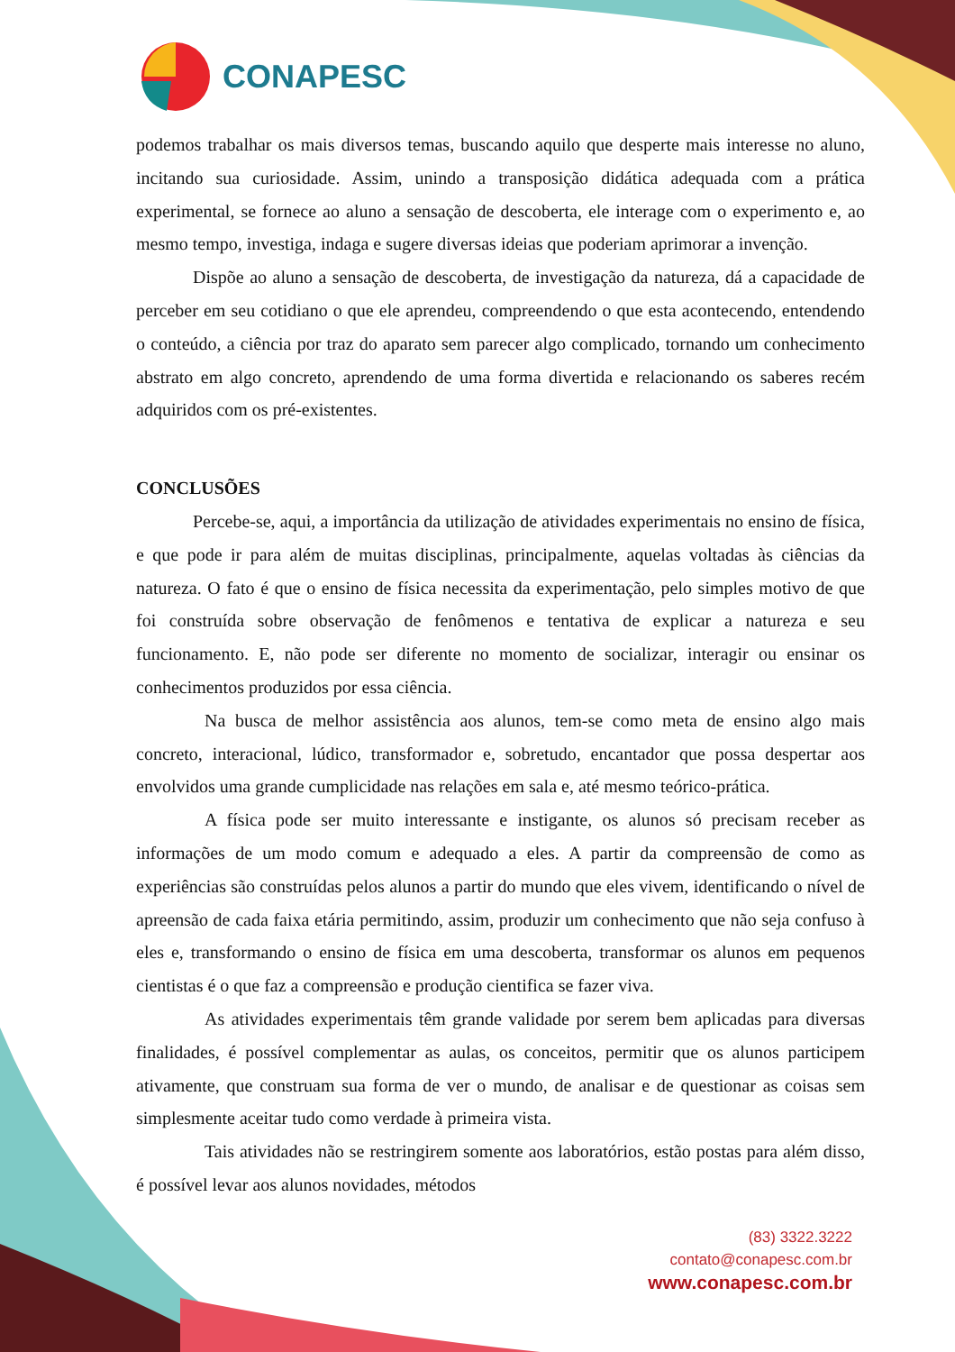CONAPESC
podemos trabalhar os mais diversos temas, buscando aquilo que desperte mais interesse no aluno, incitando sua curiosidade. Assim, unindo a transposição didática adequada com a prática experimental, se fornece ao aluno a sensação de descoberta, ele interage com o experimento e, ao mesmo tempo, investiga, indaga e sugere diversas ideias que poderiam aprimorar a invenção.
Dispõe ao aluno a sensação de descoberta, de investigação da natureza, dá a capacidade de perceber em seu cotidiano o que ele aprendeu, compreendendo o que esta acontecendo, entendendo o conteúdo, a ciência por traz do aparato sem parecer algo complicado, tornando um conhecimento abstrato em algo concreto, aprendendo de uma forma divertida e relacionando os saberes recém adquiridos com os pré-existentes.
CONCLUSÕES
Percebe-se, aqui, a importância da utilização de atividades experimentais no ensino de física, e que pode ir para além de muitas disciplinas, principalmente, aquelas voltadas às ciências da natureza. O fato é que o ensino de física necessita da experimentação, pelo simples motivo de que foi construída sobre observação de fenômenos e tentativa de explicar a natureza e seu funcionamento. E, não pode ser diferente no momento de socializar, interagir ou ensinar os conhecimentos produzidos por essa ciência.
Na busca de melhor assistência aos alunos, tem-se como meta de ensino algo mais concreto, interacional, lúdico, transformador e, sobretudo, encantador que possa despertar aos envolvidos uma grande cumplicidade nas relações em sala e, até mesmo teórico-prática.
A física pode ser muito interessante e instigante, os alunos só precisam receber as informações de um modo comum e adequado a eles. A partir da compreensão de como as experiências são construídas pelos alunos a partir do mundo que eles vivem, identificando o nível de apreensão de cada faixa etária permitindo, assim, produzir um conhecimento que não seja confuso à eles e, transformando o ensino de física em uma descoberta, transformar os alunos em pequenos cientistas é o que faz a compreensão e produção cientifica se fazer viva.
As atividades experimentais têm grande validade por serem bem aplicadas para diversas finalidades, é possível complementar as aulas, os conceitos, permitir que os alunos participem ativamente, que construam sua forma de ver o mundo, de analisar e de questionar as coisas sem simplesmente aceitar tudo como verdade à primeira vista.
Tais atividades não se restringirem somente aos laboratórios, estão postas para além disso, é possível levar aos alunos novidades, métodos
(83) 3322.3222
contato@conapesc.com.br
www.conapesc.com.br